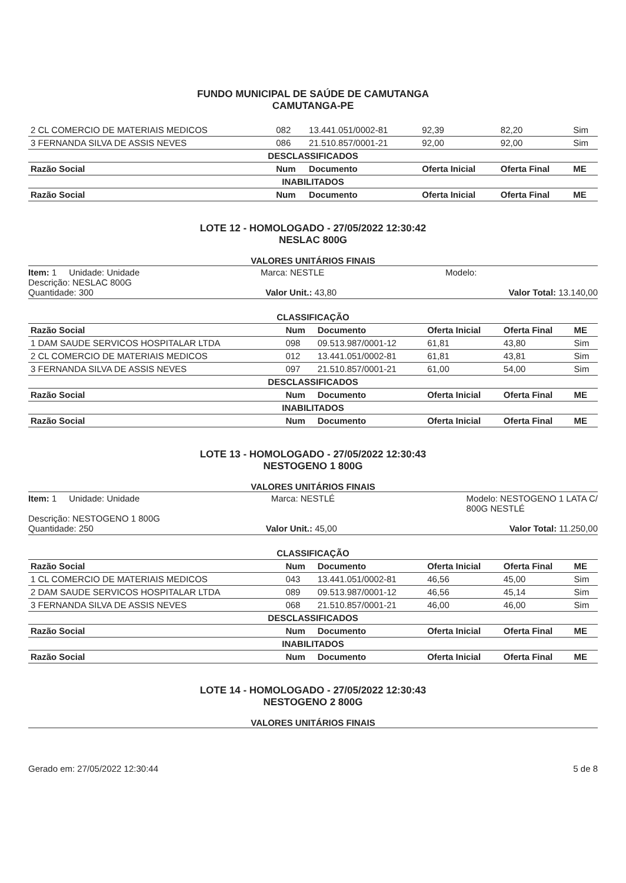FUNDO MUNICIPAL DE SAÚDE DE CAMUTANGA
CAMUTANGA-PE
| 2 CL COMERCIO DE MATERIAIS MEDICOS | 082 | 13.441.051/0002-81 | 92,39 | 82,20 | Sim |
| 3 FERNANDA SILVA DE ASSIS NEVES | 086 | 21.510.857/0001-21 | 92,00 | 92,00 | Sim |
| DESCLASSIFICADOS | | | | | |
| Razão Social | Num | Documento | Oferta Inicial | Oferta Final | ME |
| INABILITADOS | | | | | |
| Razão Social | Num | Documento | Oferta Inicial | Oferta Final | ME |
LOTE 12 - HOMOLOGADO - 27/05/2022 12:30:42
NESLAC 800G
VALORES UNITÁRIOS FINAIS
Item: 1 Unidade: Unidade Marca: NESTLE Modelo:
Descrição: NESLAC 800G
Quantidade: 300 Valor Unit.: 43,80 Valor Total: 13.140,00
| CLASSIFICAÇÃO | | | | | |
| Razão Social | Num | Documento | Oferta Inicial | Oferta Final | ME |
| 1 DAM SAUDE SERVICOS HOSPITALAR LTDA | 098 | 09.513.987/0001-12 | 61,81 | 43,80 | Sim |
| 2 CL COMERCIO DE MATERIAIS MEDICOS | 012 | 13.441.051/0002-81 | 61,81 | 43,81 | Sim |
| 3 FERNANDA SILVA DE ASSIS NEVES | 097 | 21.510.857/0001-21 | 61,00 | 54,00 | Sim |
| DESCLASSIFICADOS | | | | | |
| Razão Social | Num | Documento | Oferta Inicial | Oferta Final | ME |
| INABILITADOS | | | | | |
| Razão Social | Num | Documento | Oferta Inicial | Oferta Final | ME |
LOTE 13 - HOMOLOGADO - 27/05/2022 12:30:43
NESTOGENO 1 800G
VALORES UNITÁRIOS FINAIS
Item: 1 Unidade: Unidade Marca: NESTLÉ Modelo: NESTOGENO 1 LATA C/
800G NESTLÉ
Descrição: NESTOGENO 1 800G
Quantidade: 250 Valor Unit.: 45,00 Valor Total: 11.250,00
| CLASSIFICAÇÃO | | | | | |
| Razão Social | Num | Documento | Oferta Inicial | Oferta Final | ME |
| 1 CL COMERCIO DE MATERIAIS MEDICOS | 043 | 13.441.051/0002-81 | 46,56 | 45,00 | Sim |
| 2 DAM SAUDE SERVICOS HOSPITALAR LTDA | 089 | 09.513.987/0001-12 | 46,56 | 45,14 | Sim |
| 3 FERNANDA SILVA DE ASSIS NEVES | 068 | 21.510.857/0001-21 | 46,00 | 46,00 | Sim |
| DESCLASSIFICADOS | | | | | |
| Razão Social | Num | Documento | Oferta Inicial | Oferta Final | ME |
| INABILITADOS | | | | | |
| Razão Social | Num | Documento | Oferta Inicial | Oferta Final | ME |
LOTE 14 - HOMOLOGADO - 27/05/2022 12:30:43
NESTOGENO 2 800G
VALORES UNITÁRIOS FINAIS
Gerado em: 27/05/2022 12:30:44 5 de 8